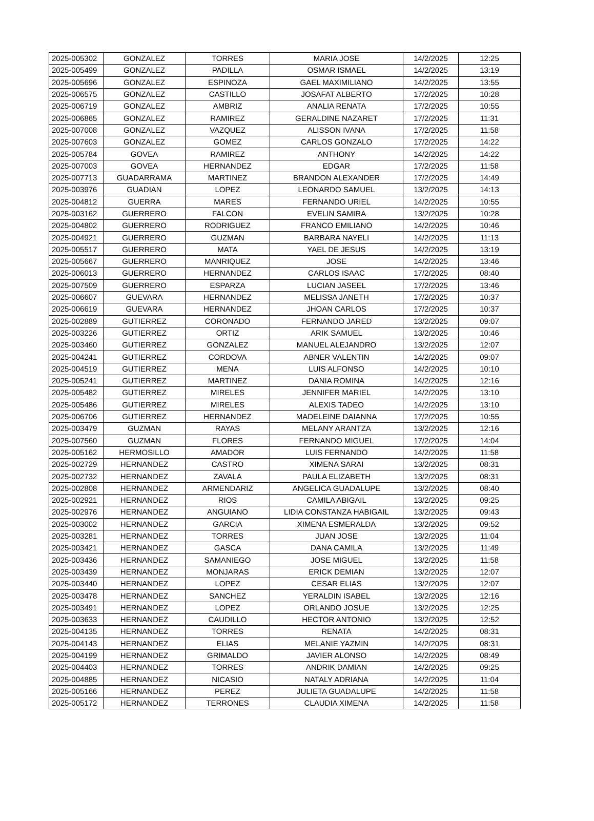| 2025-005302 | GONZALEZ | TORRES | MARIA JOSE | 14/2/2025 | 12:25 |
| 2025-005499 | GONZALEZ | PADILLA | OSMAR ISMAEL | 14/2/2025 | 13:19 |
| 2025-005696 | GONZALEZ | ESPINOZA | GAEL MAXIMILIANO | 14/2/2025 | 13:55 |
| 2025-006575 | GONZALEZ | CASTILLO | JOSAFAT ALBERTO | 17/2/2025 | 10:28 |
| 2025-006719 | GONZALEZ | AMBRIZ | ANALIA RENATA | 17/2/2025 | 10:55 |
| 2025-006865 | GONZALEZ | RAMIREZ | GERALDINE NAZARET | 17/2/2025 | 11:31 |
| 2025-007008 | GONZALEZ | VAZQUEZ | ALISSON IVANA | 17/2/2025 | 11:58 |
| 2025-007603 | GONZALEZ | GOMEZ | CARLOS GONZALO | 17/2/2025 | 14:22 |
| 2025-005784 | GOVEA | RAMIREZ | ANTHONY | 14/2/2025 | 14:22 |
| 2025-007003 | GOVEA | HERNANDEZ | EDGAR | 17/2/2025 | 11:58 |
| 2025-007713 | GUADARRAMA | MARTINEZ | BRANDON ALEXANDER | 17/2/2025 | 14:49 |
| 2025-003976 | GUADIAN | LOPEZ | LEONARDO SAMUEL | 13/2/2025 | 14:13 |
| 2025-004812 | GUERRA | MARES | FERNANDO URIEL | 14/2/2025 | 10:55 |
| 2025-003162 | GUERRERO | FALCON | EVELIN SAMIRA | 13/2/2025 | 10:28 |
| 2025-004802 | GUERRERO | RODRIGUEZ | FRANCO EMILIANO | 14/2/2025 | 10:46 |
| 2025-004921 | GUERRERO | GUZMAN | BARBARA NAYELI | 14/2/2025 | 11:13 |
| 2025-005517 | GUERRERO | MATA | YAEL DE JESUS | 14/2/2025 | 13:19 |
| 2025-005667 | GUERRERO | MANRIQUEZ | JOSE | 14/2/2025 | 13:46 |
| 2025-006013 | GUERRERO | HERNANDEZ | CARLOS ISAAC | 17/2/2025 | 08:40 |
| 2025-007509 | GUERRERO | ESPARZA | LUCIAN JASEEL | 17/2/2025 | 13:46 |
| 2025-006607 | GUEVARA | HERNANDEZ | MELISSA JANETH | 17/2/2025 | 10:37 |
| 2025-006619 | GUEVARA | HERNANDEZ | JHOAN CARLOS | 17/2/2025 | 10:37 |
| 2025-002889 | GUTIERREZ | CORONADO | FERNANDO JARED | 13/2/2025 | 09:07 |
| 2025-003226 | GUTIERREZ | ORTIZ | ARIK SAMUEL | 13/2/2025 | 10:46 |
| 2025-003460 | GUTIERREZ | GONZALEZ | MANUEL ALEJANDRO | 13/2/2025 | 12:07 |
| 2025-004241 | GUTIERREZ | CORDOVA | ABNER VALENTIN | 14/2/2025 | 09:07 |
| 2025-004519 | GUTIERREZ | MENA | LUIS ALFONSO | 14/2/2025 | 10:10 |
| 2025-005241 | GUTIERREZ | MARTINEZ | DANIA ROMINA | 14/2/2025 | 12:16 |
| 2025-005482 | GUTIERREZ | MIRELES | JENNIFER MARIEL | 14/2/2025 | 13:10 |
| 2025-005486 | GUTIERREZ | MIRELES | ALEXIS TADEO | 14/2/2025 | 13:10 |
| 2025-006706 | GUTIERREZ | HERNANDEZ | MADELEINE DAIANNA | 17/2/2025 | 10:55 |
| 2025-003479 | GUZMAN | RAYAS | MELANY ARANTZA | 13/2/2025 | 12:16 |
| 2025-007560 | GUZMAN | FLORES | FERNANDO MIGUEL | 17/2/2025 | 14:04 |
| 2025-005162 | HERMOSILLO | AMADOR | LUIS FERNANDO | 14/2/2025 | 11:58 |
| 2025-002729 | HERNANDEZ | CASTRO | XIMENA SARAI | 13/2/2025 | 08:31 |
| 2025-002732 | HERNANDEZ | ZAVALA | PAULA ELIZABETH | 13/2/2025 | 08:31 |
| 2025-002808 | HERNANDEZ | ARMENDARIZ | ANGELICA GUADALUPE | 13/2/2025 | 08:40 |
| 2025-002921 | HERNANDEZ | RIOS | CAMILA ABIGAIL | 13/2/2025 | 09:25 |
| 2025-002976 | HERNANDEZ | ANGUIANO | LIDIA CONSTANZA HABIGAIL | 13/2/2025 | 09:43 |
| 2025-003002 | HERNANDEZ | GARCIA | XIMENA ESMERALDA | 13/2/2025 | 09:52 |
| 2025-003281 | HERNANDEZ | TORRES | JUAN JOSE | 13/2/2025 | 11:04 |
| 2025-003421 | HERNANDEZ | GASCA | DANA CAMILA | 13/2/2025 | 11:49 |
| 2025-003436 | HERNANDEZ | SAMANIEGO | JOSE MIGUEL | 13/2/2025 | 11:58 |
| 2025-003439 | HERNANDEZ | MONJARAS | ERICK DEMIAN | 13/2/2025 | 12:07 |
| 2025-003440 | HERNANDEZ | LOPEZ | CESAR ELIAS | 13/2/2025 | 12:07 |
| 2025-003478 | HERNANDEZ | SANCHEZ | YERALDIN ISABEL | 13/2/2025 | 12:16 |
| 2025-003491 | HERNANDEZ | LOPEZ | ORLANDO JOSUE | 13/2/2025 | 12:25 |
| 2025-003633 | HERNANDEZ | CAUDILLO | HECTOR ANTONIO | 13/2/2025 | 12:52 |
| 2025-004135 | HERNANDEZ | TORRES | RENATA | 14/2/2025 | 08:31 |
| 2025-004143 | HERNANDEZ | ELIAS | MELANIE YAZMIN | 14/2/2025 | 08:31 |
| 2025-004199 | HERNANDEZ | GRIMALDO | JAVIER ALONSO | 14/2/2025 | 08:49 |
| 2025-004403 | HERNANDEZ | TORRES | ANDRIK DAMIAN | 14/2/2025 | 09:25 |
| 2025-004885 | HERNANDEZ | NICASIO | NATALY ADRIANA | 14/2/2025 | 11:04 |
| 2025-005166 | HERNANDEZ | PEREZ | JULIETA GUADALUPE | 14/2/2025 | 11:58 |
| 2025-005172 | HERNANDEZ | TERRONES | CLAUDIA XIMENA | 14/2/2025 | 11:58 |